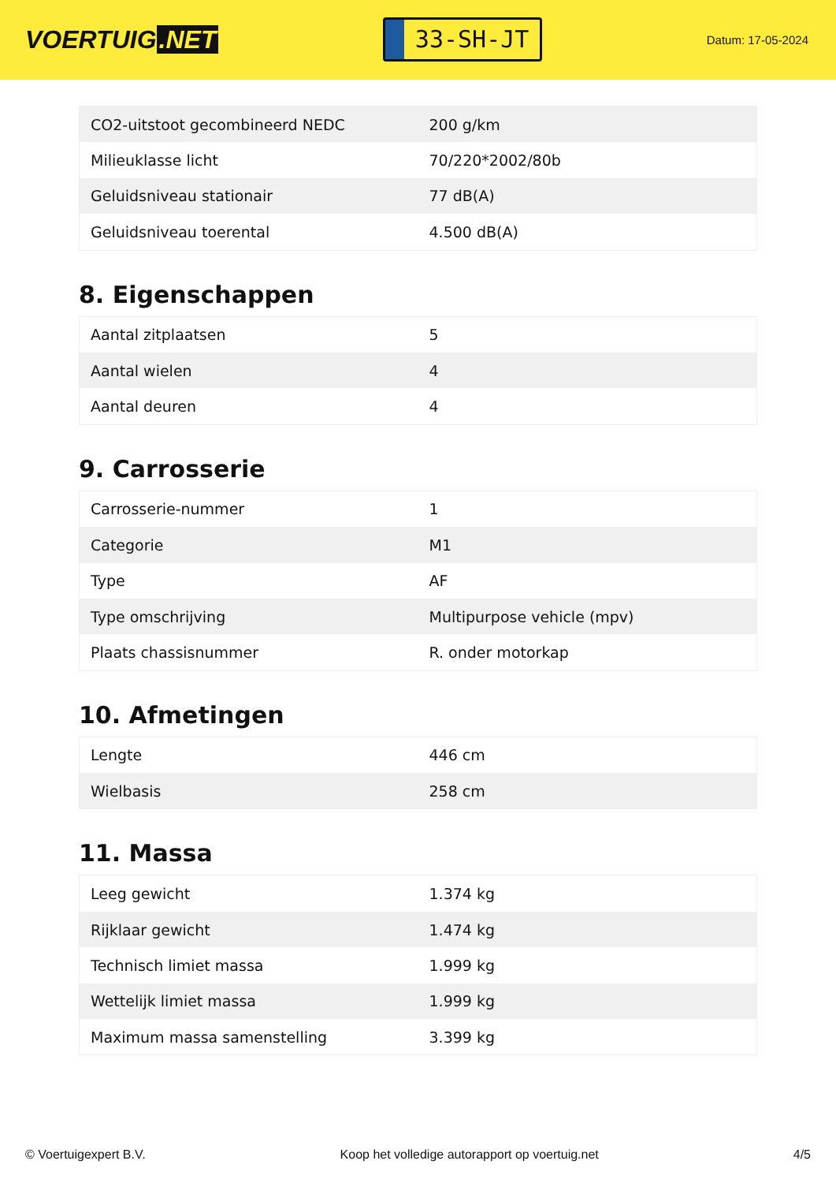VOERTUIG.NET
33-SH-JT
Datum: 17-05-2024
| CO2-uitstoot gecombineerd NEDC | 200 g/km |
| Milieuklasse licht | 70/220*2002/80b |
| Geluidsniveau stationair | 77 dB(A) |
| Geluidsniveau toerental | 4.500 dB(A) |
8. Eigenschappen
| Aantal zitplaatsen | 5 |
| Aantal wielen | 4 |
| Aantal deuren | 4 |
9. Carrosserie
| Carrosserie-nummer | 1 |
| Categorie | M1 |
| Type | AF |
| Type omschrijving | Multipurpose vehicle (mpv) |
| Plaats chassisnummer | R. onder motorkap |
10. Afmetingen
| Lengte | 446 cm |
| Wielbasis | 258 cm |
11. Massa
| Leeg gewicht | 1.374 kg |
| Rijklaar gewicht | 1.474 kg |
| Technisch limiet massa | 1.999 kg |
| Wettelijk limiet massa | 1.999 kg |
| Maximum massa samenstelling | 3.399 kg |
© Voertuigexpert B.V. Koop het volledige autorapport op voertuig.net 4/5